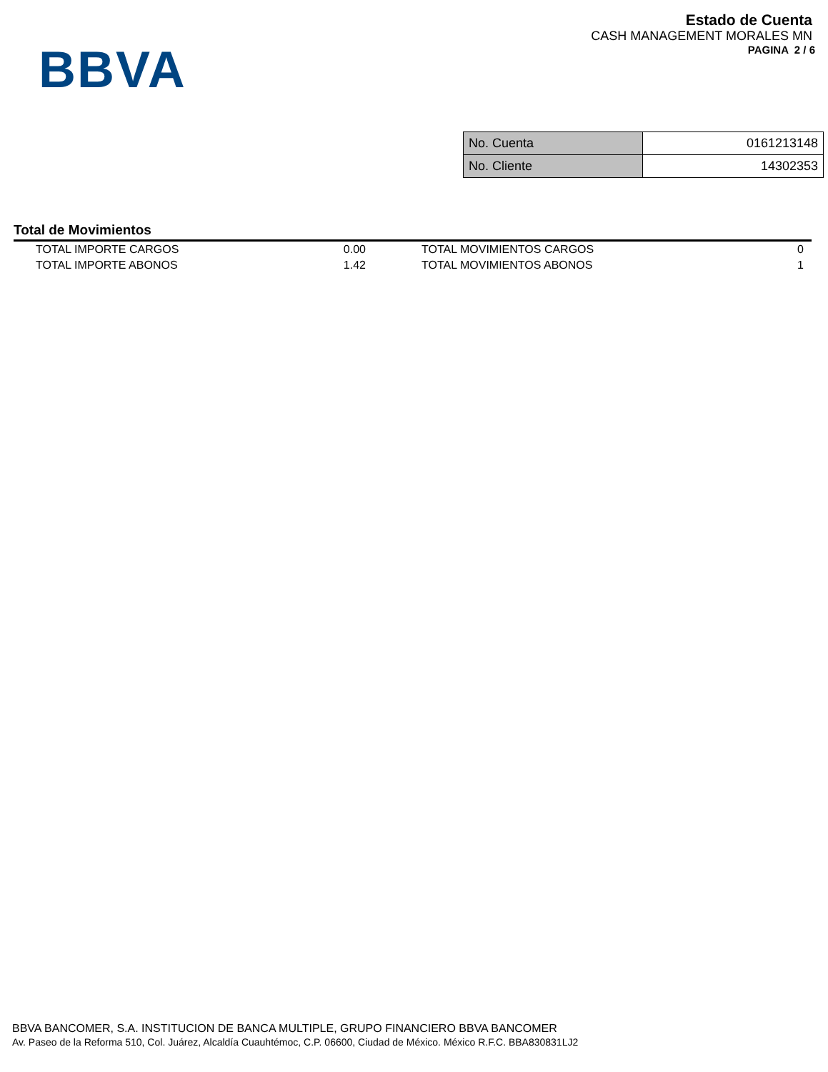BBVA
Estado de Cuenta
CASH MANAGEMENT MORALES MN
PAGINA 2 / 6
| No. Cuenta | 0161213148 |
| No. Cliente | 14302353 |
Total de Movimientos
| TOTAL IMPORTE CARGOS | 0.00 | TOTAL MOVIMIENTOS CARGOS | 0 |
| TOTAL IMPORTE ABONOS | 1.42 | TOTAL MOVIMIENTOS ABONOS | 1 |
BBVA BANCOMER, S.A. INSTITUCION DE BANCA MULTIPLE, GRUPO FINANCIERO BBVA BANCOMER
Av. Paseo de la Reforma 510, Col. Juárez, Alcaldía Cuauhtémoc, C.P. 06600, Ciudad de México. México R.F.C. BBA830831LJ2